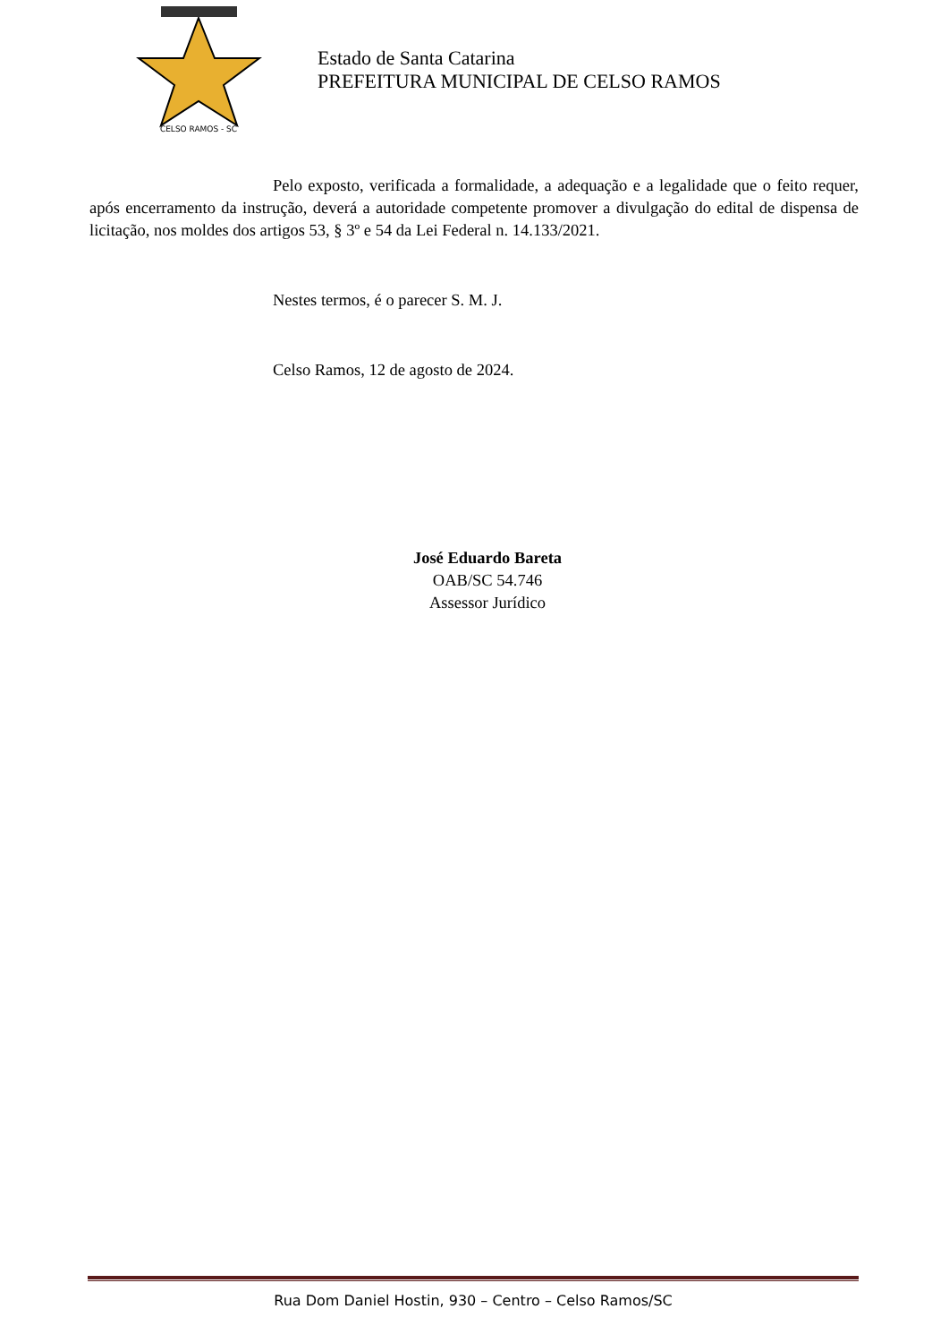CELSO RAMOS - SC
Estado de Santa Catarina
PREFEITURA MUNICIPAL DE CELSO RAMOS
Pelo exposto, verificada a formalidade, a adequação e a legalidade que o feito requer, após encerramento da instrução, deverá a autoridade competente promover a divulgação do edital de dispensa de licitação, nos moldes dos artigos 53, § 3º e 54 da Lei Federal n. 14.133/2021.
Nestes termos, é o parecer S. M. J.
Celso Ramos, 12 de agosto de 2024.
José Eduardo Bareta
OAB/SC 54.746
Assessor Jurídico
Rua Dom Daniel Hostin, 930 – Centro – Celso Ramos/SC